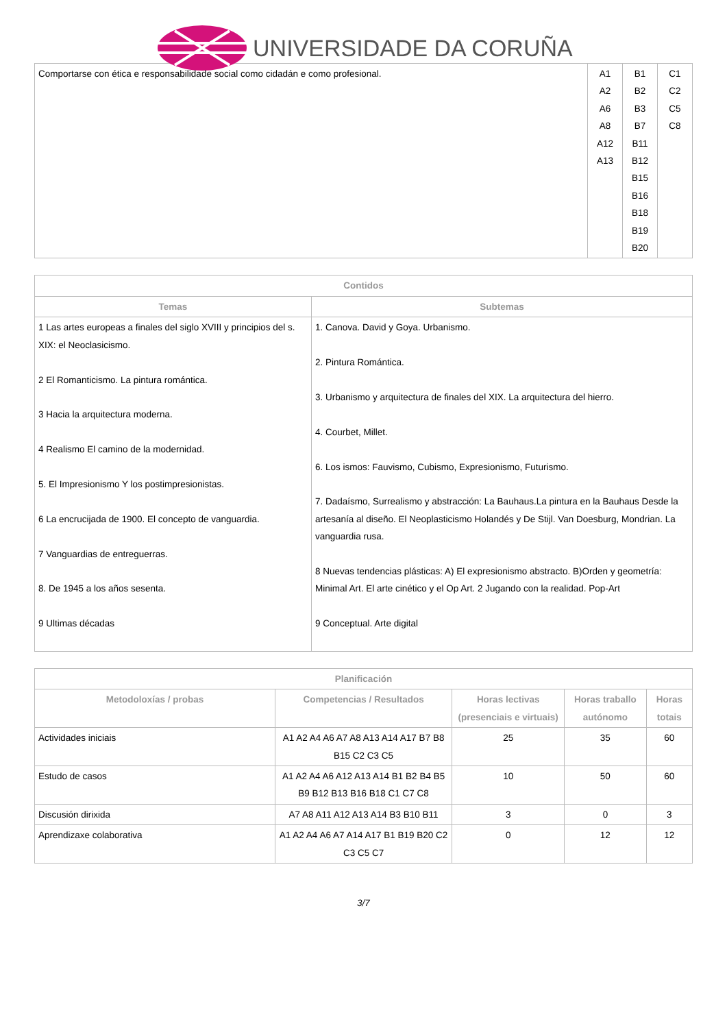UNIVERSIDADE DA CORUÑA
| Comportarse con ética e responsabilidade social como cidadán e como profesional. | A1 A2 A6 A8 A12 A13 | B1 B2 B3 B7 B11 B12 B15 B16 B18 B19 B20 | C1 C2 C5 C8 |
| Contidos | |
| --- | --- |
| Temas | Subtemas |
| 1 Las artes europeas a finales del siglo XVIII y principios del s. XIX: el Neoclasicismo. 2 El Romanticismo. La pintura romántica. 3 Hacia la arquitectura moderna. 4 Realismo El camino de la modernidad. 5. El Impresionismo Y los postimpresionistas. 6 La encrucijada de 1900. El concepto de vanguardia. 7 Vanguardias de entreguerras. 8. De 1945 a los años sesenta. 9 Ultimas décadas | 1. Canova. David y Goya. Urbanismo. 2. Pintura Romántica. 3. Urbanismo y arquitectura de finales del XIX. La arquitectura del hierro. 4. Courbet, Millet. 6. Los ismos: Fauvismo, Cubismo, Expresionismo, Futurismo. 7. Dadaísmo, Surrealismo y abstracción: La Bauhaus.La pintura en la Bauhaus Desde la artesanía al diseño. El Neoplasticismo Holandés y De Stijl. Van Doesburg, Mondrian. La vanguardia rusa. 8 Nuevas tendencias plásticas: A) El expresionismo abstracto. B)Orden y geometría: Minimal Art. El arte cinético y el Op Art. 2 Jugando con la realidad. Pop-Art 9 Conceptual. Arte digital |
| Planificación | | | | |
| --- | --- | --- | --- | --- |
| Metodoloxías / probas | Competencias / Resultados | Horas lectivas (presenciais e virtuais) | Horas traballo autónomo | Horas totais |
| Actividades iniciais | A1 A2 A4 A6 A7 A8 A13 A14 A17 B7 B8 B15 C2 C3 C5 | 25 | 35 | 60 |
| Estudo de casos | A1 A2 A4 A6 A12 A13 A14 B1 B2 B4 B5 B9 B12 B13 B16 B18 C1 C7 C8 | 10 | 50 | 60 |
| Discusión dirixida | A7 A8 A11 A12 A13 A14 B3 B10 B11 | 3 | 0 | 3 |
| Aprendizaxe colaborativa | A1 A2 A4 A6 A7 A14 A17 B1 B19 B20 C2 C3 C5 C7 | 0 | 12 | 12 |
3/7